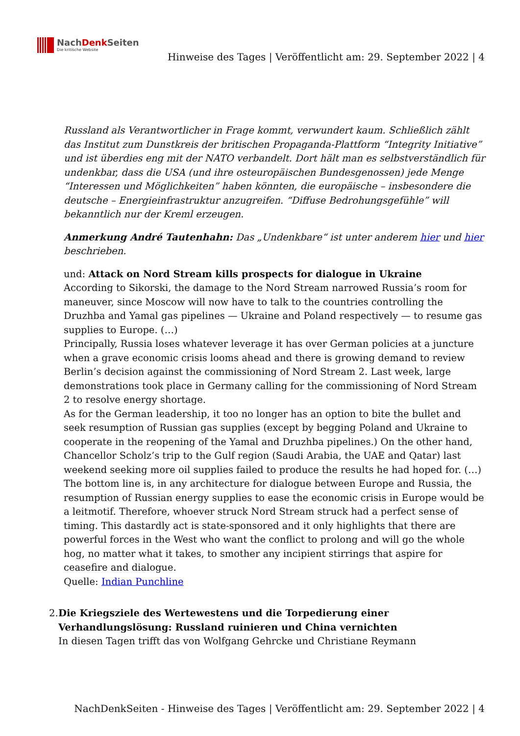NachDenk Seiten
Die kritische Website
Hinweise des Tages | Veröffentlicht am: 29. September 2022 | 4
Russland als Verantwortlicher in Frage kommt, verwundert kaum. Schließlich zählt das Institut zum Dunstkreis der britischen Propaganda-Plattform “Integrity Initiative” und ist überdies eng mit der NATO verbandelt. Dort hält man es selbstverständlich für undenkbar, dass die USA (und ihre osteuropäischen Bundesgenossen) jede Menge “Interessen und Möglichkeiten” haben könnten, die europäische – insbesondere die deutsche – Energieinfrastruktur anzugreifen. “Diffuse Bedrohungsgefühle” will bekanntlich nur der Kreml erzeugen.
Anmerkung André Tautenhahn: Das „Undenkbare“ ist unter anderem hier und hier beschrieben.
und: Attack on Nord Stream kills prospects for dialogue in Ukraine
According to Sikorski, the damage to the Nord Stream narrowed Russia’s room for maneuver, since Moscow will now have to talk to the countries controlling the Druzhba and Yamal gas pipelines — Ukraine and Poland respectively — to resume gas supplies to Europe. (…)
Principally, Russia loses whatever leverage it has over German policies at a juncture when a grave economic crisis looms ahead and there is growing demand to review Berlin’s decision against the commissioning of Nord Stream 2. Last week, large demonstrations took place in Germany calling for the commissioning of Nord Stream 2 to resolve energy shortage.
As for the German leadership, it too no longer has an option to bite the bullet and seek resumption of Russian gas supplies (except by begging Poland and Ukraine to cooperate in the reopening of the Yamal and Druzhba pipelines.) On the other hand, Chancellor Scholz’s trip to the Gulf region (Saudi Arabia, the UAE and Qatar) last weekend seeking more oil supplies failed to produce the results he had hoped for. (…)
The bottom line is, in any architecture for dialogue between Europe and Russia, the resumption of Russian energy supplies to ease the economic crisis in Europe would be a leitmotif. Therefore, whoever struck Nord Stream struck had a perfect sense of timing. This dastardly act is state-sponsored and it only highlights that there are powerful forces in the West who want the conflict to prolong and will go the whole hog, no matter what it takes, to smother any incipient stirrings that aspire for ceasefire and dialogue.
Quelle: Indian Punchline
2. Die Kriegsziele des Wertewestens und die Torpedierung einer Verhandlungslösung: Russland ruinieren und China vernichten
In diesen Tagen trifft das von Wolfgang Gehrcke und Christiane Reymann
NachDenkSeiten - Hinweise des Tages | Veröffentlicht am: 29. September 2022 | 4